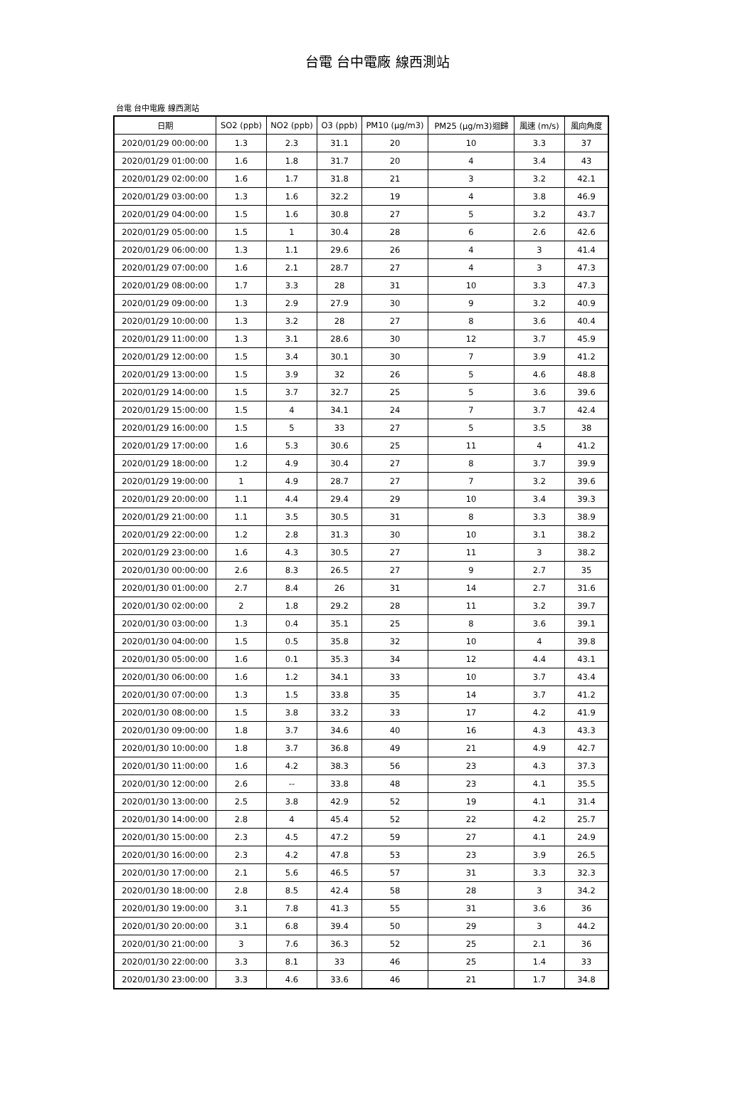台電 台中電廠 線西測站
台電 台中電廠 線西測站
| 日期 | SO2 (ppb) | NO2 (ppb) | O3 (ppb) | PM10 (μg/m3) | PM25 (μg/m3)迴歸 | 風速 (m/s) | 風向角度 |
| --- | --- | --- | --- | --- | --- | --- | --- |
| 2020/01/29 00:00:00 | 1.3 | 2.3 | 31.1 | 20 | 10 | 3.3 | 37 |
| 2020/01/29 01:00:00 | 1.6 | 1.8 | 31.7 | 20 | 4 | 3.4 | 43 |
| 2020/01/29 02:00:00 | 1.6 | 1.7 | 31.8 | 21 | 3 | 3.2 | 42.1 |
| 2020/01/29 03:00:00 | 1.3 | 1.6 | 32.2 | 19 | 4 | 3.8 | 46.9 |
| 2020/01/29 04:00:00 | 1.5 | 1.6 | 30.8 | 27 | 5 | 3.2 | 43.7 |
| 2020/01/29 05:00:00 | 1.5 | 1 | 30.4 | 28 | 6 | 2.6 | 42.6 |
| 2020/01/29 06:00:00 | 1.3 | 1.1 | 29.6 | 26 | 4 | 3 | 41.4 |
| 2020/01/29 07:00:00 | 1.6 | 2.1 | 28.7 | 27 | 4 | 3 | 47.3 |
| 2020/01/29 08:00:00 | 1.7 | 3.3 | 28 | 31 | 10 | 3.3 | 47.3 |
| 2020/01/29 09:00:00 | 1.3 | 2.9 | 27.9 | 30 | 9 | 3.2 | 40.9 |
| 2020/01/29 10:00:00 | 1.3 | 3.2 | 28 | 27 | 8 | 3.6 | 40.4 |
| 2020/01/29 11:00:00 | 1.3 | 3.1 | 28.6 | 30 | 12 | 3.7 | 45.9 |
| 2020/01/29 12:00:00 | 1.5 | 3.4 | 30.1 | 30 | 7 | 3.9 | 41.2 |
| 2020/01/29 13:00:00 | 1.5 | 3.9 | 32 | 26 | 5 | 4.6 | 48.8 |
| 2020/01/29 14:00:00 | 1.5 | 3.7 | 32.7 | 25 | 5 | 3.6 | 39.6 |
| 2020/01/29 15:00:00 | 1.5 | 4 | 34.1 | 24 | 7 | 3.7 | 42.4 |
| 2020/01/29 16:00:00 | 1.5 | 5 | 33 | 27 | 5 | 3.5 | 38 |
| 2020/01/29 17:00:00 | 1.6 | 5.3 | 30.6 | 25 | 11 | 4 | 41.2 |
| 2020/01/29 18:00:00 | 1.2 | 4.9 | 30.4 | 27 | 8 | 3.7 | 39.9 |
| 2020/01/29 19:00:00 | 1 | 4.9 | 28.7 | 27 | 7 | 3.2 | 39.6 |
| 2020/01/29 20:00:00 | 1.1 | 4.4 | 29.4 | 29 | 10 | 3.4 | 39.3 |
| 2020/01/29 21:00:00 | 1.1 | 3.5 | 30.5 | 31 | 8 | 3.3 | 38.9 |
| 2020/01/29 22:00:00 | 1.2 | 2.8 | 31.3 | 30 | 10 | 3.1 | 38.2 |
| 2020/01/29 23:00:00 | 1.6 | 4.3 | 30.5 | 27 | 11 | 3 | 38.2 |
| 2020/01/30 00:00:00 | 2.6 | 8.3 | 26.5 | 27 | 9 | 2.7 | 35 |
| 2020/01/30 01:00:00 | 2.7 | 8.4 | 26 | 31 | 14 | 2.7 | 31.6 |
| 2020/01/30 02:00:00 | 2 | 1.8 | 29.2 | 28 | 11 | 3.2 | 39.7 |
| 2020/01/30 03:00:00 | 1.3 | 0.4 | 35.1 | 25 | 8 | 3.6 | 39.1 |
| 2020/01/30 04:00:00 | 1.5 | 0.5 | 35.8 | 32 | 10 | 4 | 39.8 |
| 2020/01/30 05:00:00 | 1.6 | 0.1 | 35.3 | 34 | 12 | 4.4 | 43.1 |
| 2020/01/30 06:00:00 | 1.6 | 1.2 | 34.1 | 33 | 10 | 3.7 | 43.4 |
| 2020/01/30 07:00:00 | 1.3 | 1.5 | 33.8 | 35 | 14 | 3.7 | 41.2 |
| 2020/01/30 08:00:00 | 1.5 | 3.8 | 33.2 | 33 | 17 | 4.2 | 41.9 |
| 2020/01/30 09:00:00 | 1.8 | 3.7 | 34.6 | 40 | 16 | 4.3 | 43.3 |
| 2020/01/30 10:00:00 | 1.8 | 3.7 | 36.8 | 49 | 21 | 4.9 | 42.7 |
| 2020/01/30 11:00:00 | 1.6 | 4.2 | 38.3 | 56 | 23 | 4.3 | 37.3 |
| 2020/01/30 12:00:00 | 2.6 | -- | 33.8 | 48 | 23 | 4.1 | 35.5 |
| 2020/01/30 13:00:00 | 2.5 | 3.8 | 42.9 | 52 | 19 | 4.1 | 31.4 |
| 2020/01/30 14:00:00 | 2.8 | 4 | 45.4 | 52 | 22 | 4.2 | 25.7 |
| 2020/01/30 15:00:00 | 2.3 | 4.5 | 47.2 | 59 | 27 | 4.1 | 24.9 |
| 2020/01/30 16:00:00 | 2.3 | 4.2 | 47.8 | 53 | 23 | 3.9 | 26.5 |
| 2020/01/30 17:00:00 | 2.1 | 5.6 | 46.5 | 57 | 31 | 3.3 | 32.3 |
| 2020/01/30 18:00:00 | 2.8 | 8.5 | 42.4 | 58 | 28 | 3 | 34.2 |
| 2020/01/30 19:00:00 | 3.1 | 7.8 | 41.3 | 55 | 31 | 3.6 | 36 |
| 2020/01/30 20:00:00 | 3.1 | 6.8 | 39.4 | 50 | 29 | 3 | 44.2 |
| 2020/01/30 21:00:00 | 3 | 7.6 | 36.3 | 52 | 25 | 2.1 | 36 |
| 2020/01/30 22:00:00 | 3.3 | 8.1 | 33 | 46 | 25 | 1.4 | 33 |
| 2020/01/30 23:00:00 | 3.3 | 4.6 | 33.6 | 46 | 21 | 1.7 | 34.8 |